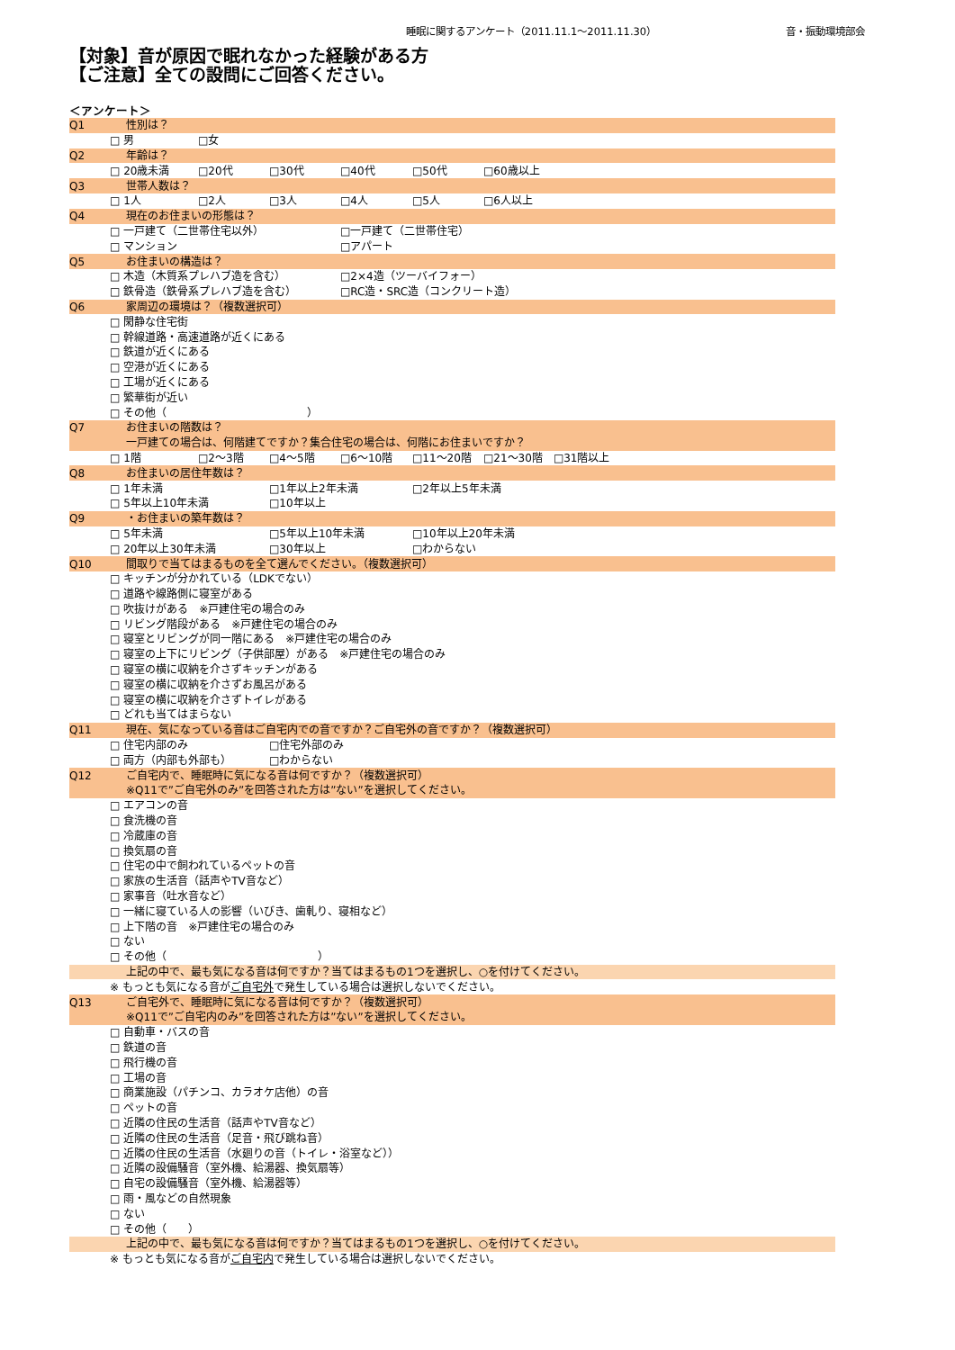睡眠に関するアンケート（2011.11.1～2011.11.30）
音・振動環境部会
【対象】音が原因で眠れなかった経験がある方
【ご注意】全ての設問にご回答ください。
＜アンケート＞
| Q1 | 性別は？ | | | | | |
| | □ 男 | □女 | | | | |
| Q2 | 年齢は？ | | | | | |
| | □ 20歳未満 | □20代 | □30代 | □40代 | □50代 | □60歳以上 |
| Q3 | 世帯人数は？ | | | | | |
| | □ 1人 | □2人 | □3人 | □4人 | □5人 | □6人以上 |
| Q4 | 現在のお住まいの形態は？ | | | | | |
| | □ 一戸建て（二世帯住宅以外） | | | □一戸建て（二世帯住宅） | | |
| | □ マンション | | | □アパート | | |
| Q5 | お住まいの構造は？ | | | | | |
| | □ 木造（木質系プレハブ造を含む） | | | □2×4造（ツーバイフォー） | | |
| | □ 鉄骨造（鉄骨系プレハブ造を含む） | | | □RC造・SRC造（コンクリート造） | | |
| Q6 | 家周辺の環境は？（複数選択可） | | | | | |
| | □ 閑静な住宅街 | | | | | |
| | □ 幹線道路・高速道路が近くにある | | | | | |
| | □ 鉄道が近くにある | | | | | |
| | □ 空港が近くにある | | | | | |
| | □ 工場が近くにある | | | | | |
| | □ 繁華街が近い | | | | | |
| | □ その他（ ） | | | | | |
| Q7 | お住まいの階数は？ | | | | | |
| | 一戸建ての場合は、何階建てですか？集合住宅の場合は、何階にお住まいですか？ | | | | | |
| | □ 1階 | □2～3階 | □4～5階 | □6～10階 | □11～20階 | □21～30階 □31階以上 |
| Q8 | お住まいの居住年数は？ | | | | | |
| | □ 1年未満 | | □1年以上2年未満 | | □2年以上5年未満 | |
| | □ 5年以上10年未満 | | □10年以上 | | | |
| Q9 | ・お住まいの築年数は？ | | | | | |
| | □ 5年未満 | | □5年以上10年未満 | | □10年以上20年未満 | |
| | □ 20年以上30年未満 | | □30年以上 | | □わからない | |
| Q10 | 間取りで当てはまるものを全て選んでください。（複数選択可） | | | | | |
| | □ キッチンが分かれている（LDKでない） | | | | | |
| | □ 道路や線路側に寝室がある | | | | | |
| | □ 吹抜けがある ※戸建住宅の場合のみ | | | | | |
| | □ リビング階段がある ※戸建住宅の場合のみ | | | | | |
| | □ 寝室とリビングが同一階にある ※戸建住宅の場合のみ | | | | | |
| | □ 寝室の上下にリビング（子供部屋）がある ※戸建住宅の場合のみ | | | | | |
| | □ 寝室の横に収納を介さずキッチンがある | | | | | |
| | □ 寝室の横に収納を介さずお風呂がある | | | | | |
| | □ 寝室の横に収納を介さずトイレがある | | | | | |
| | □ どれも当てはまらない | | | | | |
| Q11 | 現在、気になっている音はご自宅内での音ですか？ご自宅外の音ですか？（複数選択可） | | | | | |
| | □ 住宅内部のみ | | □住宅外部のみ | | | |
| | □ 両方（内部も外部も） | | □わからない | | | |
| Q12 | ご自宅内で、睡眠時に気になる音は何ですか？（複数選択可） | | | | | |
| | ※Q11で”ご自宅外のみ”を回答された方は”ない”を選択してください。 | | | | | |
| | □ エアコンの音 | | | | | |
| | □ 食洗機の音 | | | | | |
| | □ 冷蔵庫の音 | | | | | |
| | □ 換気扇の音 | | | | | |
| | □ 住宅の中で飼われているペットの音 | | | | | |
| | □ 家族の生活音（話声やTV音など） | | | | | |
| | □ 家事音（吐水音など） | | | | | |
| | □ 一緒に寝ている人の影響（いびき、歯軋り、寝相など） | | | | | |
| | □ 上下階の音 ※戸建住宅の場合のみ | | | | | |
| | □ ない | | | | | |
| | □ その他（ ） | | | | | |
| | 上記の中で、最も気になる音は何ですか？当てはまるもの1つを選択し、○を付けてください。 | | | | | |
| | ※ もっとも気になる音が ご自宅外 で発生している場合は選択しないでください。 | | | | | |
| Q13 | ご自宅外で、睡眠時に気になる音は何ですか？（複数選択可） | | | | | |
| | ※Q11で”ご自宅内のみ”を回答された方は”ない”を選択してください。 | | | | | |
| | □ 自動車・バスの音 | | | | | |
| | □ 鉄道の音 | | | | | |
| | □ 飛行機の音 | | | | | |
| | □ 工場の音 | | | | | |
| | □ 商業施設（パチンコ、カラオケ店他）の音 | | | | | |
| | □ ペットの音 | | | | | |
| | □ 近隣の住民の生活音（話声やTV音など） | | | | | |
| | □ 近隣の住民の生活音（足音・飛び跳ね音） | | | | | |
| | □ 近隣の住民の生活音（水廻りの音（トイレ・浴室など）） | | | | | |
| | □ 近隣の設備騒音（室外機、給湯器、換気扇等） | | | | | |
| | □ 自宅の設備騒音（室外機、給湯器等） | | | | | |
| | □ 雨・風などの自然現象 | | | | | |
| | □ ない | | | | | |
| | □ その他（ ） | | | | | |
| | 上記の中で、最も気になる音は何ですか？当てはまるもの1つを選択し、○を付けてください。 | | | | | |
| | ※ もっとも気になる音が ご自宅内 で発生している場合は選択しないでください。 | | | | | |